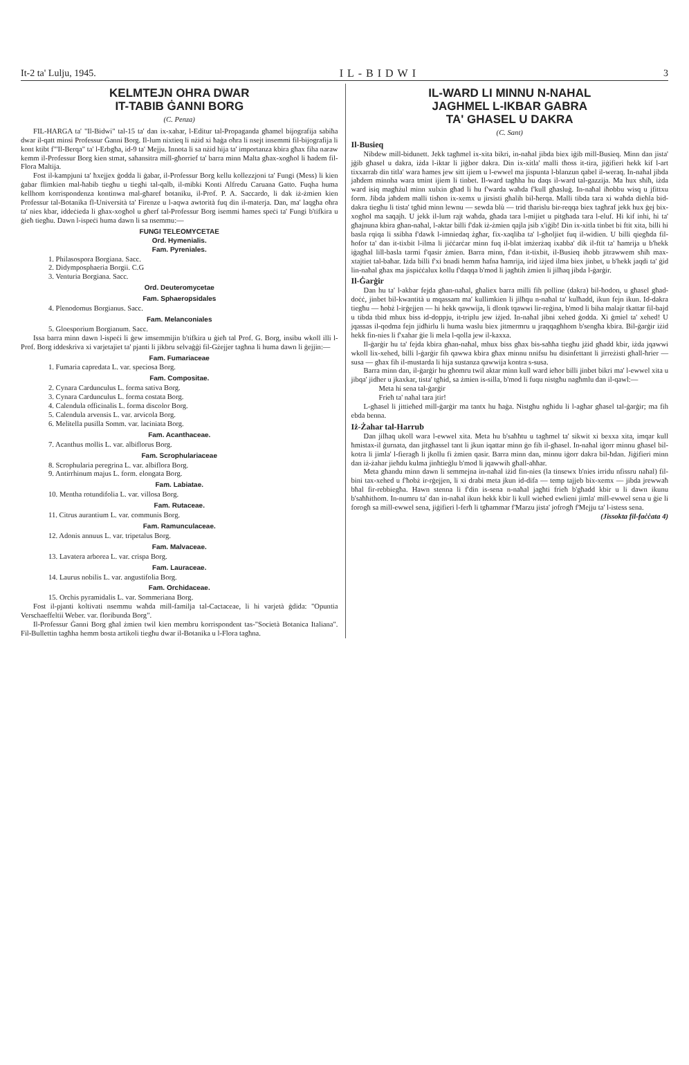It-2 ta' Lulju, 1945. IL-BIDWI 3
KELMTEJN OHRA DWAR
IT-TABIB ĠANNI BORG
(C. Penza)
FIL-HARGA ta' "Il-Bidwi" tal-15 ta' dan ix-xahar, l-Editur tal-Propaganda għamel bijografija sabiħa dwar il-qatt minsi Professur Ġanni Borg. Il-lum nixtieq li nżid xi ħaġa oħra li nsejt insemmi fil-bijografija li kont ktibt f'"Il-Berqa" ta' l-Erbgħa, id-9 ta' Mejju. Innota li sa nżid hija ta' importanza kbira għax fiha naraw kemm il-Professur Borg kien stmat, saħansitra mill-għorrief ta' barra minn Malta għax-xogħol li ħadem fil-Flora Maltija.
Fost il-kampjuni ta' ħxejjex ġodda li ġabar, il-Professur Borg kellu kollezzjoni ta' Fungi (Mess) li kien ġabar flimkien mal-ħabib tiegħu u tiegħi tal-qalb, il-mibki Konti Alfredu Caruana Gatto. Fuqha huma kellhom korrispondenza kontinwa mal-għaref botaniku, il-Prof. P. A. Saccardo, li dak iż-żmien kien Professur tal-Botanika fl-Università ta' Firenze u l-aqwa awtorità fuq din il-materja. Dan, ma' laqgħa oħra ta' nies kbar, iddeċieda li għax-xogħol u għerf tal-Professur Borg isemmi ħames speċi ta' Fungi b'tifkira u ġieħ tiegħu. Dawn l-ispeċi huma dawn li sa nsemmu:—
FUNGI TELEOMYCETAE
Ord. Hymenialis.
Fam. Pyreniales.
1. Philasospora Borgiana. Sacc.
2. Didymposphaeria Borgii. C.G
3. Venturia Borgiana. Sacc.
Ord. Deuteromycetae
Fam. Sphaeropsidales
4. Plenodomus Borgianus. Sacc.
Fam. Melanconiales
5. Gloesporium Borgianum. Sacc.
Issa barra minn dawn l-ispeċi li ġew imsemmijin b'tifkira u ġieħ tal Prof. G. Borg, insibu wkoll illi l-Prof. Borg iddeskriva xi varjetajiet ta' pjanti li jikbru selvaġġi fil-Gżejjer tagħna li huma dawn li ġejjin:—
Fam. Fumariaceae
1. Fumaria capredata L. var. speciosa Borg.
Fam. Compositae.
2. Cynara Cardunculus L. forma sativa Borg.
3. Cynara Cardunculus L. forma costata Borg.
4. Calendula officinalis L. forma discolor Borg.
5. Calendula arvensis L. var. arvicola Borg.
6. Melitella pusilla Somm. var. laciniata Borg.
Fam. Acanthaceae.
7. Acanthus mollis L. var. albiflorus Borg.
Fam. Scrophulariaceae
8. Scrophularia peregrina L. var. albiflora Borg.
9. Antirrhinum majus L. form. elongata Borg.
Fam. Labiatae.
10. Mentha rotundifolia L. var. villosa Borg.
Fam. Rutaceae.
11. Citrus aurantium L. var. communis Borg.
Fam. Ramunculaceae.
12. Adonis annuus L. var. tripetalus Borg.
Fam. Malvaceae.
13. Lavatera arborea L. var. crispa Borg.
Fam. Lauraceae.
14. Laurus nobilis L. var. angustifolia Borg.
Fam. Orchidaceae.
15. Orchis pyramidalis L. var. Sommeriana Borg.
Fost il-pjanti koltivati nsemmu waħda mill-familja tal-Cactaceae, li hi varjetà ġdida: "Opuntia Verschaeffeltii Weber. var. floribunda Borg".
Il-Professur Ġanni Borg għal żmien twil kien membru korrispondent tas-"Società Botanica Italiana". Fil-Bullettin tagħha hemm bosta artikoli tiegħu dwar il-Botanika u l-Flora tagħna.
IL-WARD LI MINNU N-NAHAL
JAGHMEL L-IKBAR GABRA
TA' GHASEL U DAKRA
(C. Sant)
Il-Busieq
Nibdew mill-bidunett. Jekk tagħmel ix-xita bikri, in-naħal jibda biex iġib mill-Busieq. Minn dan jista' jġib għasel u dakra, iżda l-iktar li jiġbor dakra. Din ix-xitla' malli tħoss it-tira, jiġifieri hekk kif l-art tixxarrab din titla' wara ħames jew sitt ijiem u l-ewwel ma jispunta l-blanzun qabel il-weraq. In-naħal jibda jaħdem minnha wara tmint ijiem li tinbet. Il-ward tagħha hu daqs il-ward tal-gazzija. Ma hux sħiħ, iżda ward isiq magħżul minn xulxin għad li hu f'warda waħda f'kull għasluġ. In-naħal iħobbu wisq u jfittxu form. Jibda jaħdem malli tisħon ix-xemx u jirsisti għalih bil-ħerqa. Malli tibda tara xi waħda dieħla bid-dakra tiegħu li tista' tgħid minn lewnu — sewda blù — trid tħarislu bir-reqqa biex tagħraf jekk hux ġej bix-xogħol ma saqajh. U jekk il-lum rajt waħda, għada tara l-mijiet u pitgħada tara l-eluf. Hi kif inhi, hi ta' għajnuna kbira għan-naħal, l-aktar billi f'dak iż-żmien qajla jsib x'iġib! Din ix-xitla tinbet bi ftit xita, billi hi basla rqiqa li ssibha f'dawk l-imniedaq żgħar, fix-xaqliba ta' l-għoljiet fuq il-widien. U billi qiegħda fil-ħofor ta' dan it-tixbit l-ilma li jiċċarċar minn fuq il-blat imżerżaq ixabba' dik il-ftit ta' ħamrija u b'hekk iġagħal lill-basla tarmi f'qasir żmien. Barra minn, f'dan it-tixbit, il-Busieq iħobb jitrawwem sħiħ max-xtajtiet tal-baħar. Iżda billi f'xi bnadi hemm ħafna ħamrija, irid iżjed ilma biex jinbet, u b'hekk jaqdi ta' ġid lin-naħal għax ma jispiċċalux kollu f'daqqa b'mod li jagħtih żmien li jilħaq jibda l-ġarġir.
Il-Ġarġir
Dan hu ta' l-akbar fejda għan-naħal, għaliex barra milli fih polline (dakra) bil-ħodon, u għasel għad-doċċ, jinbet bil-kwantità u mqassam ma' kullimkien li jilħqu n-naħal ta' kulħadd, ikun fejn ikun. Id-dakra tiegħu — ħobż l-irġejjen — hi hekk qawwija, li dlonk tqawwi lir-reġina, b'mod li biha malajr tkattar fil-bajd u tibda tbid mhux biss id-doppju, it-triplu jew iżjed. In-naħal jibni xehed ġodda. Xi ġmiel ta' xehed! U jqassas il-qodma fejn jidħirlu li huma waslu biex jitmermru u jraqqagħhom b'sengħa kbira. Bil-ġarġir iżid hekk fin-nies li f'xahar ġie li mela l-qolla jew il-kaxxa.
Il-ġarġir hu ta' fejda kbira għan-naħal, mhux biss għax bis-saħħa tiegħu jżid għadd kbir, iżda jqawwi wkoll lix-xehed, billi l-ġarġir fih qawwa kbira għax minnu nnifsu hu disinfettant li jirreżisti għall-ħrier — susa — għax fih il-mustarda li hija sustanza qawwija kontra s-susa.
Barra minn dan, il-ġarġir hu għomru twil aktar minn kull ward ieħor billi jinbet bikri ma' l-ewwel xita u jibqa' jidher u jkaxkar, tista' tgħid, sa żmien is-silla, b'mod li fuqu nistgħu nagħmlu dan il-qawl:—
Meta hi sena tal-ġarġir
Frieħ ta' naħal tara jtir!
L-għasel li jittieħed mill-ġarġir ma tantx hu ħaġa. Nistgħu ngħidu li l-agħar għasel tal-ġarġir; ma fih ebda benna.
Iż-Żahar tal-Harrub
Dan jilħaq ukoll wara l-ewwel xita. Meta hu b'saħħtu u tagħmel ta' sikwit xi bexxa xita, imqar kull ħmistax-il ġurnata, dan jitgħassel tant li jkun iqattar minn ġo fih il-għasel. In-naħal iġorr minnu għasel bil-kotra li jimla' l-fieragħ li jkollu fi żmien qasir. Barra minn dan, minnu iġorr dakra bil-ħdan. Jiġifieri minn dan iż-żahar jieħdu kulma jinħtieġlu b'mod li jqawwih għall-aħħar.
Meta għandu minn dawn li semmejna in-naħal iżid fin-nies (la tinsewx b'nies irridu nfissru naħal) fil-bini tax-xehed u f'ħobż ir-rġejjen, li xi drabi meta jkun id-difa — temp tajjeb bix-xemx — jibda jrewwaħ bħal fir-rebbiegħa. Hawn stenna li f'din is-sena n-naħal jagħti frieħ b'għadd kbir u li dawn ikunu b'saħħithom. In-numru ta' dan in-naħal ikun hekk kbir li kull wieħed ewlieni jimla' mill-ewwel sena u ġie li forogħ sa mill-ewwel sena, jiġifieri l-ferħ li tgħammar f'Marzu jista' jofrogħ f'Mejju ta' l-istess sena.
(Jissokta fil-faċċata 4)